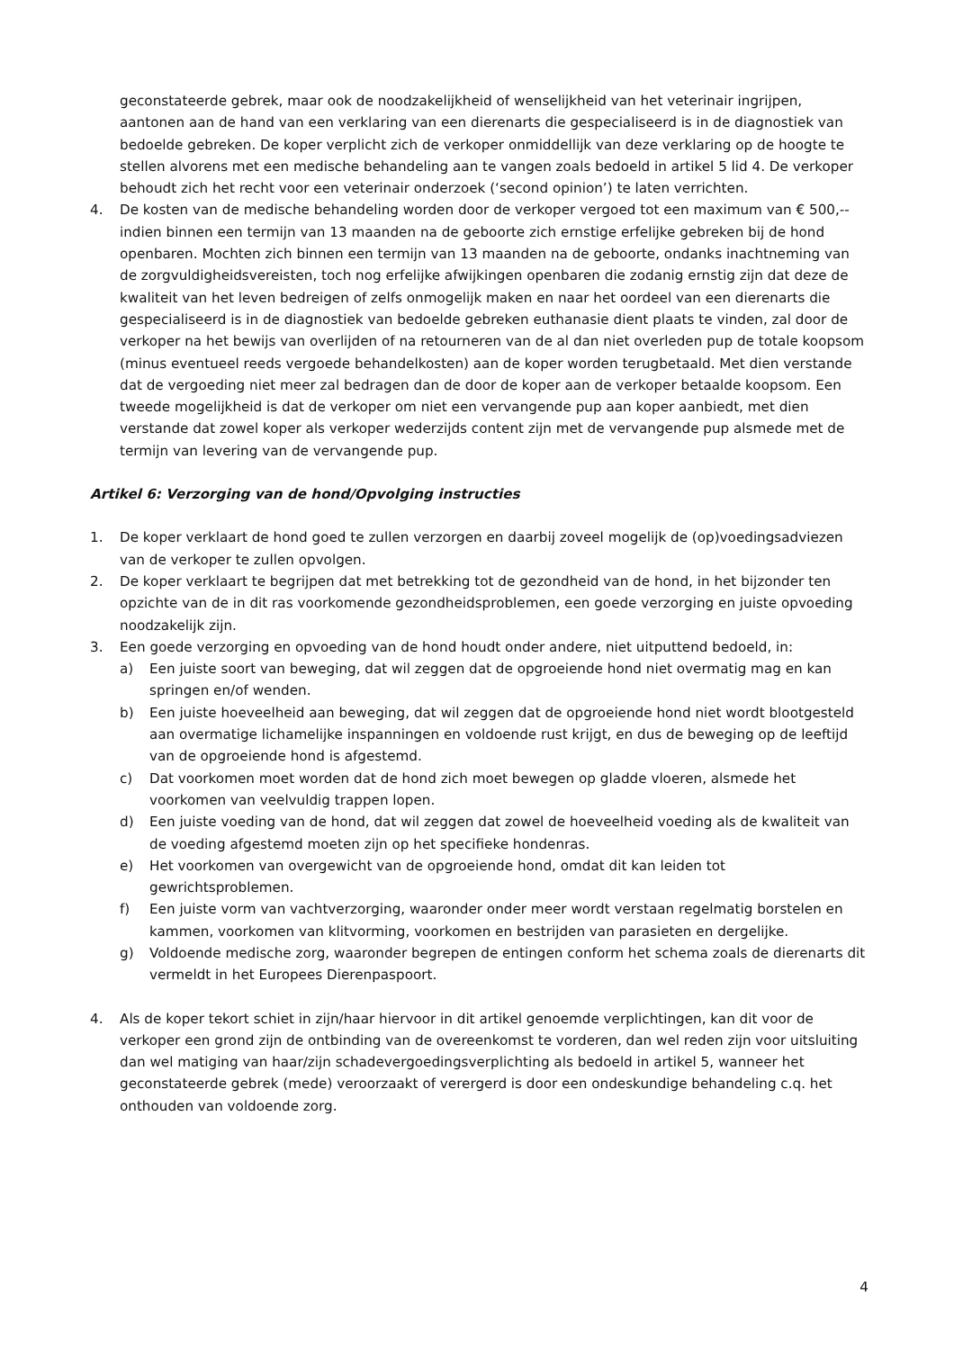geconstateerde gebrek, maar ook de noodzakelijkheid of wenselijkheid van het veterinair ingrijpen, aantonen aan de hand van een verklaring van een dierenarts die gespecialiseerd is in de diagnostiek van bedoelde gebreken. De koper verplicht zich de verkoper onmiddellijk van deze verklaring op de hoogte te stellen alvorens met een medische behandeling aan te vangen zoals bedoeld in artikel 5 lid 4. De verkoper behoudt zich het recht voor een veterinair onderzoek (‘second opinion’) te laten verrichten.
4. De kosten van de medische behandeling worden door de verkoper vergoed tot een maximum van € 500,-- indien binnen een termijn van 13 maanden na de geboorte zich ernstige erfelijke gebreken bij de hond openbaren. Mochten zich binnen een termijn van 13 maanden na de geboorte, ondanks inachtneming van de zorgvuldigheidsvereisten, toch nog erfelijke afwijkingen openbaren die zodanig ernstig zijn dat deze de kwaliteit van het leven bedreigen of zelfs onmogelijk maken en naar het oordeel van een dierenarts die gespecialiseerd is in de diagnostiek van bedoelde gebreken euthanasie dient plaats te vinden, zal door de verkoper na het bewijs van overlijden of na retourneren van de al dan niet overleden pup de totale koopsom (minus eventueel reeds vergoede behandelkosten) aan de koper worden terugbetaald. Met dien verstande dat de vergoeding niet meer zal bedragen dan de door de koper aan de verkoper betaalde koopsom. Een tweede mogelijkheid is dat de verkoper om niet een vervangende pup aan koper aanbiedt, met dien verstande dat zowel koper als verkoper wederzijds content zijn met de vervangende pup alsmede met de termijn van levering van de vervangende pup.
Artikel 6: Verzorging van de hond/Opvolging instructies
1. De koper verklaart de hond goed te zullen verzorgen en daarbij zoveel mogelijk de (op)voedingsadviezen van de verkoper te zullen opvolgen.
2. De koper verklaart te begrijpen dat met betrekking tot de gezondheid van de hond, in het bijzonder ten opzichte van de in dit ras voorkomende gezondheidsproblemen, een goede verzorging en juiste opvoeding noodzakelijk zijn.
3. Een goede verzorging en opvoeding van de hond houdt onder andere, niet uitputtend bedoeld, in:
a) Een juiste soort van beweging, dat wil zeggen dat de opgroeiende hond niet overmatig mag en kan springen en/of wenden.
b) Een juiste hoeveelheid aan beweging, dat wil zeggen dat de opgroeiende hond niet wordt blootgesteld aan overmatige lichamelijke inspanningen en voldoende rust krijgt, en dus de beweging op de leeftijd van de opgroeiende hond is afgestemd.
c) Dat voorkomen moet worden dat de hond zich moet bewegen op gladde vloeren, alsmede het voorkomen van veelvuldig trappen lopen.
d) Een juiste voeding van de hond, dat wil zeggen dat zowel de hoeveelheid voeding als de kwaliteit van de voeding afgestemd moeten zijn op het specifieke hondenras.
e) Het voorkomen van overgewicht van de opgroeiende hond, omdat dit kan leiden tot gewrichtsproblemen.
f) Een juiste vorm van vachtverzorging, waaronder onder meer wordt verstaan regelmatig borstelen en kammen, voorkomen van klitvorming, voorkomen en bestrijden van parasieten en dergelijke.
g) Voldoende medische zorg, waaronder begrepen de entingen conform het schema zoals de dierenarts dit vermeldt in het Europees Dierenpaspoort.
4. Als de koper tekort schiet in zijn/haar hiervoor in dit artikel genoemde verplichtingen, kan dit voor de verkoper een grond zijn de ontbinding van de overeenkomst te vorderen, dan wel reden zijn voor uitsluiting dan wel matiging van haar/zijn schadevergoedingsverplichting als bedoeld in artikel 5, wanneer het geconstateerde gebrek (mede) veroorzaakt of verergerd is door een ondeskundige behandeling c.q. het onthouden van voldoende zorg.
4